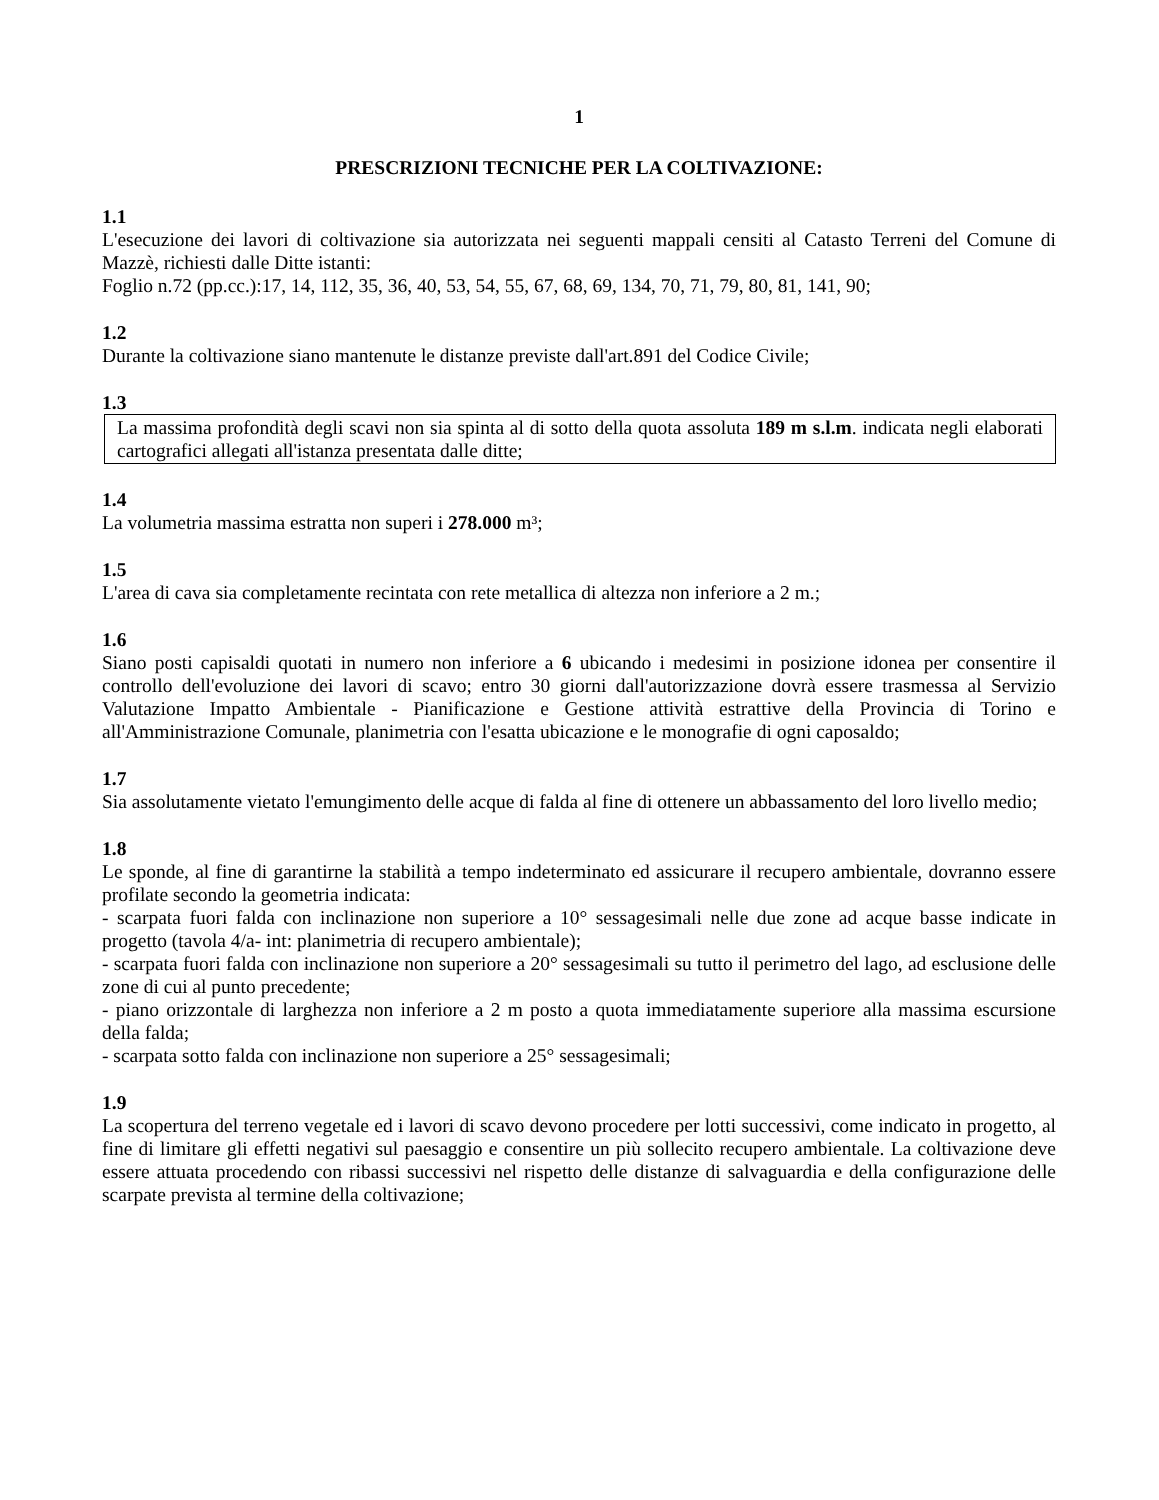1
PRESCRIZIONI TECNICHE PER LA COLTIVAZIONE:
1.1
L'esecuzione dei lavori di coltivazione sia autorizzata nei seguenti mappali censiti al Catasto Terreni del Comune di Mazzè, richiesti dalle Ditte istanti:
Foglio n.72 (pp.cc.):17, 14, 112, 35, 36, 40, 53, 54, 55, 67, 68, 69, 134, 70, 71, 79, 80, 81, 141, 90;
1.2
Durante la coltivazione siano mantenute le distanze previste dall'art.891 del Codice Civile;
1.3
La massima profondità degli scavi non sia spinta al di sotto della quota assoluta 189 m s.l.m. indicata negli elaborati cartografici allegati all'istanza presentata dalle ditte;
1.4
La volumetria massima estratta non superi i 278.000 m³;
1.5
L'area di cava sia completamente recintata con rete metallica di altezza non inferiore a 2 m.;
1.6
Siano posti capisaldi quotati in numero non inferiore a 6 ubicando i medesimi in posizione idonea per consentire il controllo dell'evoluzione dei lavori di scavo; entro 30 giorni dall'autorizzazione dovrà essere trasmessa al Servizio Valutazione Impatto Ambientale - Pianificazione e Gestione attività estrattive della Provincia di Torino e all'Amministrazione Comunale, planimetria con l'esatta ubicazione e le monografie di ogni caposaldo;
1.7
Sia assolutamente vietato l'emungimento delle acque di falda al fine di ottenere un abbassamento del loro livello medio;
1.8
Le sponde, al fine di garantirne la stabilità a tempo indeterminato ed assicurare il recupero ambientale, dovranno essere profilate secondo la geometria indicata:
- scarpata fuori falda con inclinazione non superiore a 10° sessagesimali nelle due zone ad acque basse indicate in progetto (tavola 4/a- int: planimetria di recupero ambientale);
- scarpata fuori falda con inclinazione non superiore a 20° sessagesimali su tutto il perimetro del lago, ad esclusione delle zone di cui al punto precedente;
- piano orizzontale di larghezza non inferiore a 2 m posto a quota immediatamente superiore alla massima escursione della falda;
- scarpata sotto falda con inclinazione non superiore a 25° sessagesimali;
1.9
La scopertura del terreno vegetale ed i lavori di scavo devono procedere per lotti successivi, come indicato in progetto, al fine di limitare gli effetti negativi sul paesaggio e consentire un più sollecito recupero ambientale. La coltivazione deve essere attuata procedendo con ribassi successivi nel rispetto delle distanze di salvaguardia e della configurazione delle scarpate prevista al termine della coltivazione;